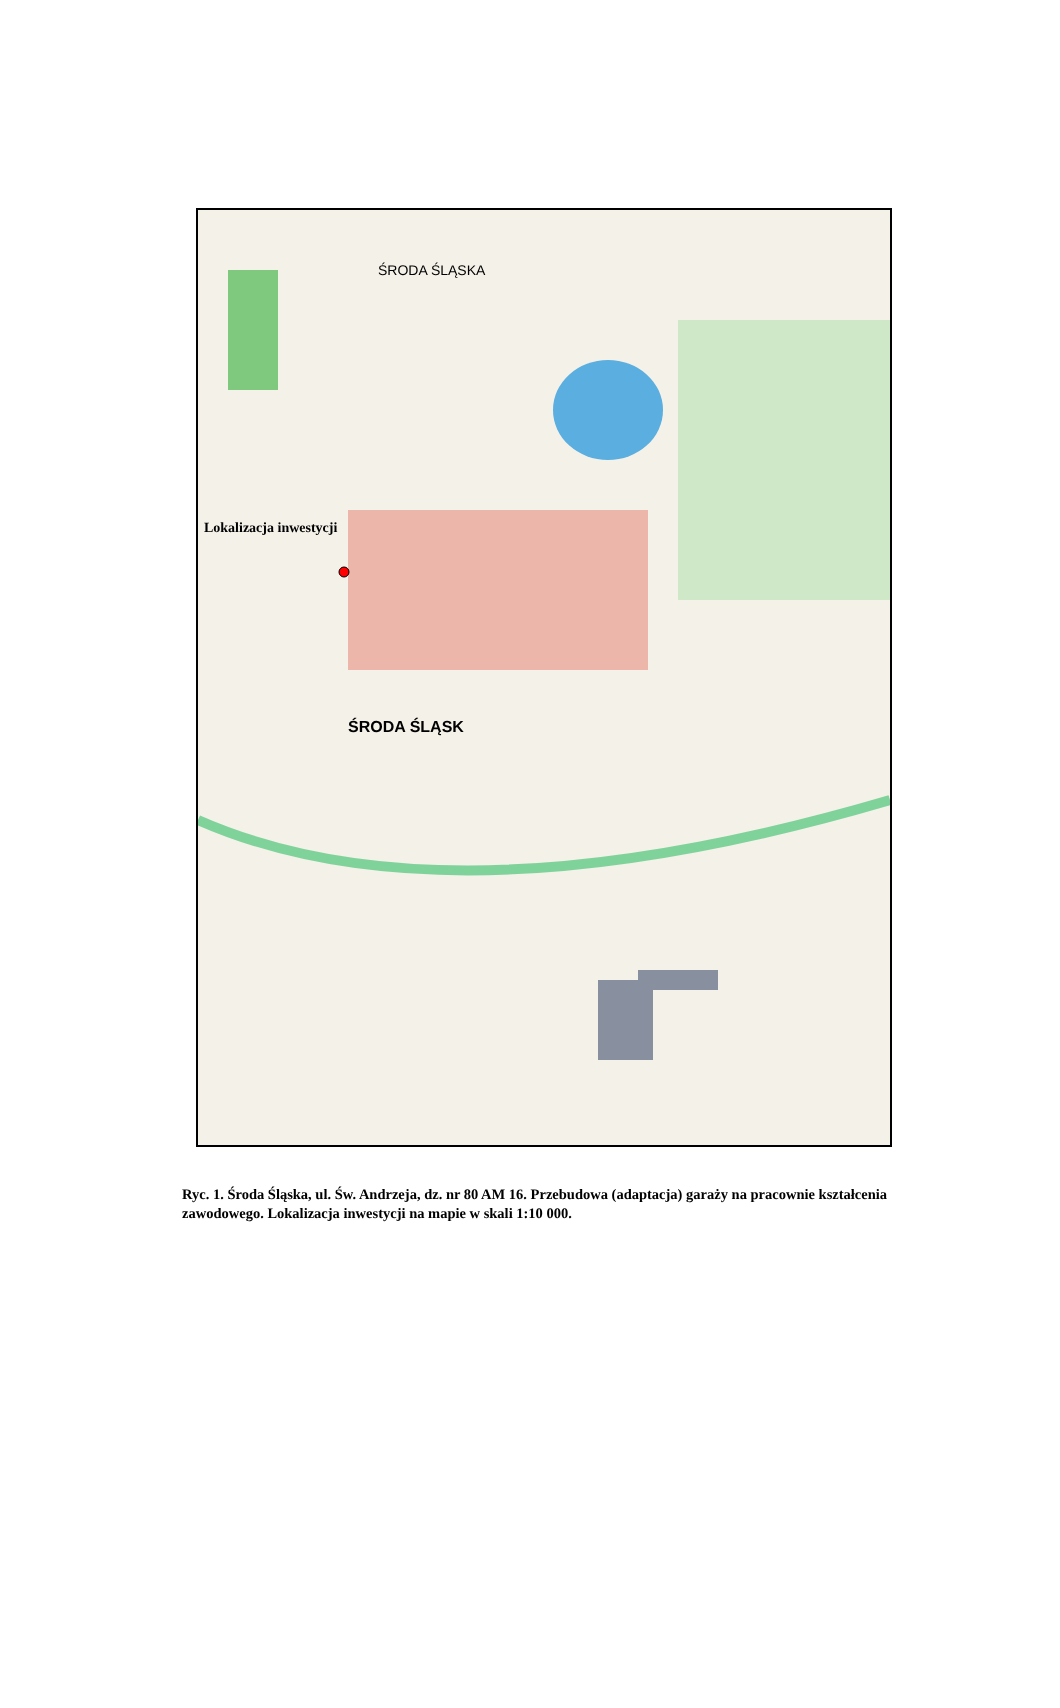ŚRODA ŚLĄSKA
Lokalizacja inwestycji
ŚRODA ŚLĄSK
Ryc. 1. Środa Śląska, ul. Św. Andrzeja, dz. nr 80 AM 16. Przebudowa (adaptacja) garaży na pracownie kształcenia zawodowego. Lokalizacja inwestycji na mapie w skali 1:10 000.